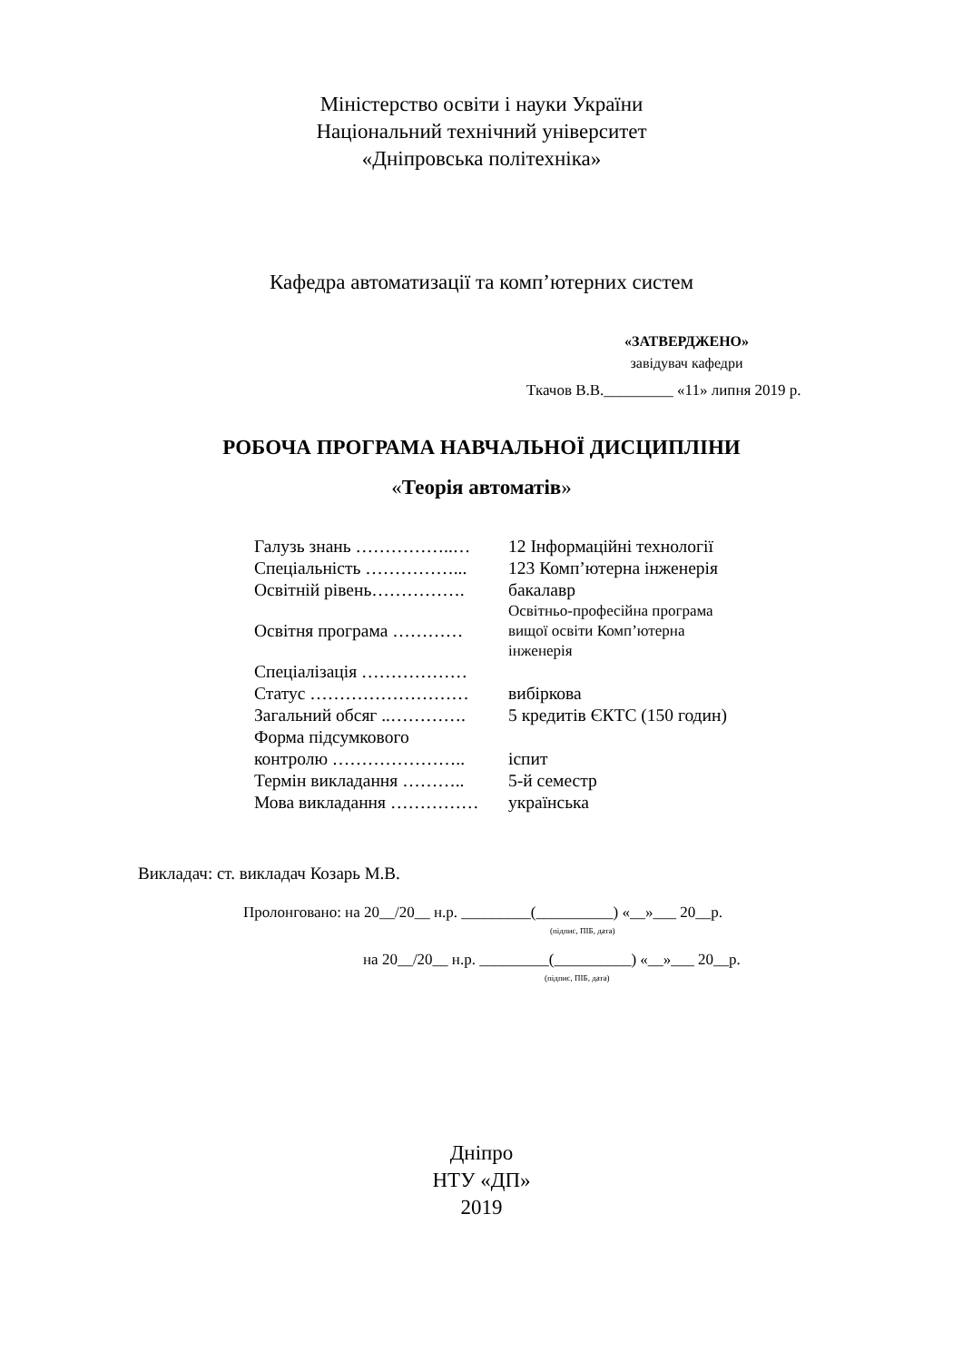Міністерство освіти і науки України
Національний технічний університет
«Дніпровська політехніка»
Кафедра автоматизації та комп’ютерних систем
«ЗАТВЕРДЖЕНО»
завідувач кафедри
Ткачов В.В._________ «11» липня 2019 р.
РОБОЧА ПРОГРАМА НАВЧАЛЬНОЇ ДИСЦИПЛІНИ
«Теорія автоматів»
| Галузь знань ……………..… | 12 Інформаційні технології |
| Спеціальність ……………... | 123 Комп’ютерна інженерія |
| Освітній рівень……………. | бакалавр |
| Освітня програма ………… | Освітньо-професійна програма вищої освіти Комп’ютерна інженерія |
| Спеціалізація ……………… | |
| Статус ……………………… | вибіркова |
| Загальний обсяг ..…………. | 5 кредитів ЄКТС (150 годин) |
| Форма підсумкового контролю ………………….. | іспит |
| Термін викладання ……….. | 5-й семестр |
| Мова викладання …………… | українська |
Викладач: ст. викладач Козарь М.В.
Пролонговано: на 20__/20__ н.р. _________(__________) «__»___ 20__р.
(підпис, ПІБ, дата)
на 20__/20__ н.р. _________(__________) «__»___ 20__р.
(підпис, ПІБ, дата)
Дніпро
НТУ «ДП»
2019